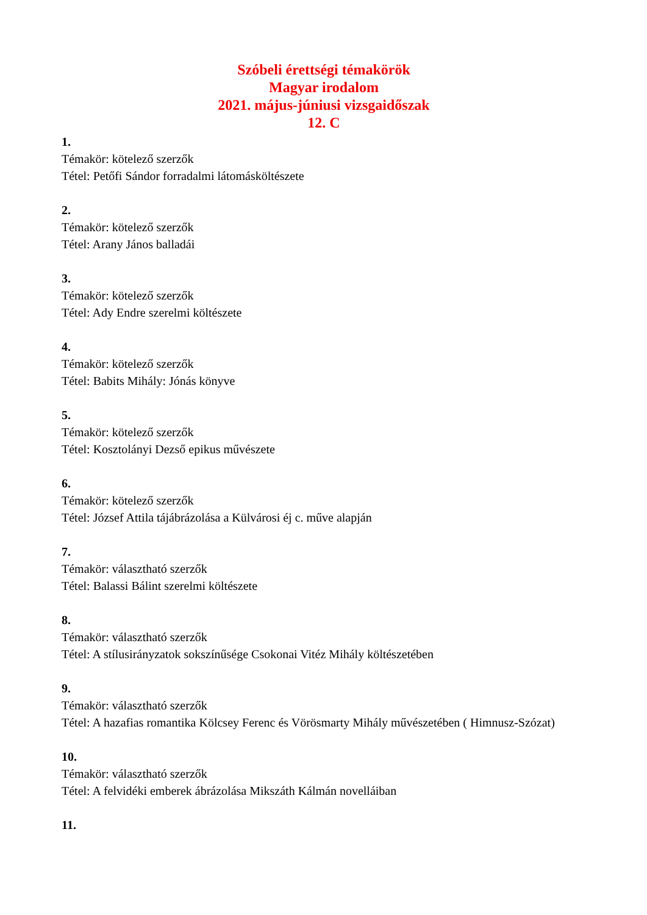Szóbeli érettségi témakörök
Magyar irodalom
2021. május-júniusi vizsgaidőszak
12. C
1.
Témakör: kötelező szerzők
Tétel: Petőfi Sándor forradalmi látomásköltészete
2.
Témakör: kötelező szerzők
Tétel: Arany János balladái
3.
Témakör: kötelező szerzők
Tétel: Ady Endre szerelmi költészete
4.
Témakör: kötelező szerzők
Tétel: Babits Mihály: Jónás könyve
5.
Témakör: kötelező szerzők
Tétel: Kosztolányi Dezső epikus művészete
6.
Témakör: kötelező szerzők
Tétel: József Attila tájábrázolása a Külvárosi éj c. műve alapján
7.
Témakör: választható szerzők
Tétel: Balassi Bálint szerelmi költészete
8.
Témakör: választható szerzők
Tétel: A stílusirányzatok sokszínűsége Csokonai Vitéz Mihály költészetében
9.
Témakör: választható szerzők
Tétel: A hazafias romantika Kölcsey Ferenc és Vörösmarty Mihály művészetében ( Himnusz-Szózat)
10.
Témakör: választható szerzők
Tétel: A felvidéki emberek ábrázolása Mikszáth Kálmán novelláiban
11.